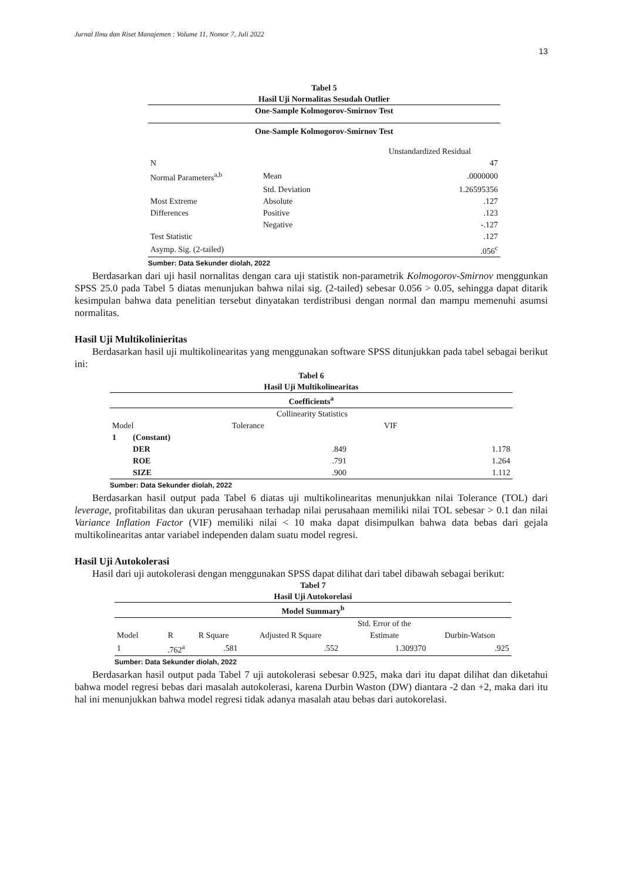Jurnal Ilmu dan Riset Manajemen : Volume 11, Nomor 7, Juli 2022
13
Tabel 5
Hasil Uji Normalitas Sesudah Outlier
| One-Sample Kolmogorov-Smirnov Test | | |
| --- | --- | --- |
| One-Sample Kolmogorov-Smirnov Test | | |
| | | Unstandardized Residual |
| N | | 47 |
| Normal Parameters<sup>a,b</sup> | Mean | .0000000 |
| | Std. Deviation | 1.26595356 |
| Most Extreme | Absolute | .127 |
| Differences | Positive | .123 |
| | Negative | -.127 |
| Test Statistic | | .127 |
| Asymp. Sig. (2-tailed) | | .056<sup>c</sup> |
Sumber: Data Sekunder diolah, 2022
Berdasarkan dari uji hasil nornalitas dengan cara uji statistik non-parametrik Kolmogorov-Smirnov menggunkan SPSS 25.0 pada Tabel 5 diatas menunjukan bahwa nilai sig. (2-tailed) sebesar 0.056 > 0.05, sehingga dapat ditarik kesimpulan bahwa data penelitian tersebut dinyatakan terdistribusi dengan normal dan mampu memenuhi asumsi normalitas.
Hasil Uji Multikolinieritas
Berdasarkan hasil uji multikolinearitas yang menggunakan software SPSS ditunjukkan pada tabel sebagai berikut ini:
Tabel 6
Hasil Uji Multikolinearitas
| Coefficients<sup>a</sup> | | | |
| --- | --- | --- | --- |
| | | Collinearity Statistics | |
| Model | | Tolerance | VIF |
| 1 | (Constant) | | |
| | DER | .849 | 1.178 |
| | ROE | .791 | 1.264 |
| | SIZE | .900 | 1.112 |
Sumber: Data Sekunder diolah, 2022
Berdasarkan hasil output pada Tabel 6 diatas uji multikolinearitas menunjukkan nilai Tolerance (TOL) dari leverage, profitabilitas dan ukuran perusahaan terhadap nilai perusahaan memiliki nilai TOL sebesar > 0.1 dan nilai Variance Inflation Factor (VIF) memiliki nilai < 10 maka dapat disimpulkan bahwa data bebas dari gejala multikolinearitas antar variabel independen dalam suatu model regresi.
Hasil Uji Autokolerasi
Hasil dari uji autokolerasi dengan menggunakan SPSS dapat dilihat dari tabel dibawah sebagai berikut:
Tabel 7
Hasil Uji Autokorelasi
| Model Summary<sup>b</sup> | | | | | |
| --- | --- | --- | --- | --- | --- |
| | | | | Std. Error of the | |
| Model | R | R Square | Adjusted R Square | Estimate | Durbin-Watson |
| 1 | .762<sup>a</sup> | .581 | .552 | 1.309370 | .925 |
Sumber: Data Sekunder diolah, 2022
Berdasarkan hasil output pada Tabel 7 uji autokolerasi sebesar 0.925, maka dari itu dapat dilihat dan diketahui bahwa model regresi bebas dari masalah autokolerasi, karena Durbin Waston (DW) diantara -2 dan +2, maka dari itu hal ini menunjukkan bahwa model regresi tidak adanya masalah atau bebas dari autokorelasi.